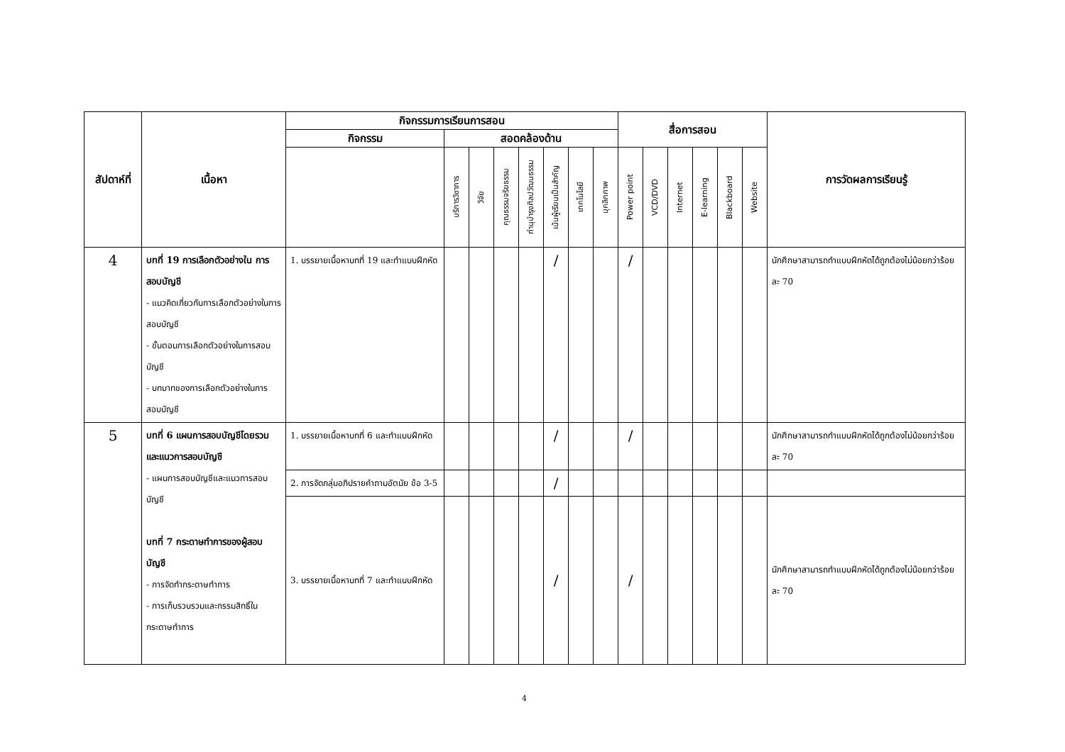| สัปดาห์ที่ | เนื้อหา | กิจกรรมการเรียนการสอน | | | | | | | | สื่อการสอน | | | | | | การวัดผลการเรียนรู้ |
| --- | --- | --- | --- | --- | --- | --- | --- | --- | --- | --- | --- | --- | --- | --- | --- | --- |
| | | กิจกรรม | สอดคล้องด้าน | | | | | | | | | | | | | |
| | | | บริการวิชาการ | วิจัย | คุณธรรมจริยธรรม | ทำนุบำรุงศิลปวัฒนธรรม | เน้นผู้เรียนเป็นสำคัญ | เทคโนโลยี | บุคลิกภาพ | Power point | VCD/DVD | Internet | E-learning | Blackboard | Website | |
| 4 | บทที่ 19 การเลือกตัวอย่างใน การสอบบัญชี - แนวคิดเกี่ยวกับการเลือกตัวอย่างในการสอบบัญชี - ขั้นตอนการเลือกตัวอย่างในการสอบบัญชี - บทบาทของการเลือกตัวอย่างในการสอบบัญชี | 1. บรรยายเนื้อหาบทที่ 19 และทำแบบฝึกหัด | | | | | / | | | / | | | | | | นักศึกษาสามารถทำแบบฝึกหัดได้ถูกต้องไม่น้อยกว่าร้อยละ 70 |
| 5 | บทที่ 6 แผนการสอบบัญชีโดยรวมและแนวการสอบบัญชี - แผนการสอบบัญชีและแนวการสอบบัญชี บทที่ 7 กระดาษทำการของผู้สอบบัญชี - การจัดทำกระดาษทำการ - การเก็บรวบรวมและกรรมสิทธิ์ในกระดาษทำการ | 1. บรรยายเนื้อหาบทที่ 6 และทำแบบฝึกหัด | | | | | / | | | / | | | | | | นักศึกษาสามารถทำแบบฝึกหัดได้ถูกต้องไม่น้อยกว่าร้อยละ 70 |
| | | 2. การจัดกลุ่มอภิปรายคำถามอัตนัย ข้อ 3-5 | | | | | / | | | | | | | | | |
| | | 3. บรรยายเนื้อหาบทที่ 7 และทำแบบฝึกหัด | | | | | / | | | / | | | | | | นักศึกษาสามารถทำแบบฝึกหัดได้ถูกต้องไม่น้อยกว่าร้อยละ 70 |
4